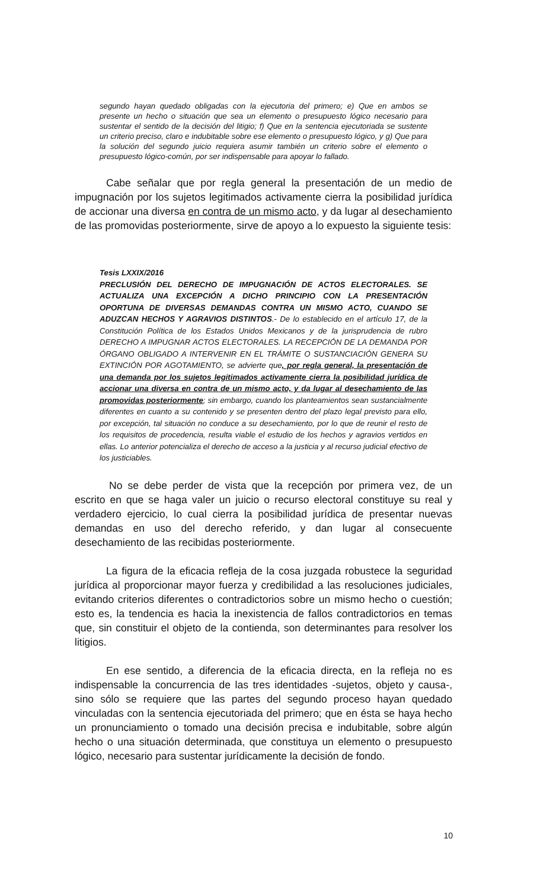segundo hayan quedado obligadas con la ejecutoria del primero; e) Que en ambos se presente un hecho o situación que sea un elemento o presupuesto lógico necesario para sustentar el sentido de la decisión del litigio; f) Que en la sentencia ejecutoriada se sustente un criterio preciso, claro e indubitable sobre ese elemento o presupuesto lógico, y g) Que para la solución del segundo juicio requiera asumir también un criterio sobre el elemento o presupuesto lógico-común, por ser indispensable para apoyar lo fallado.
Cabe señalar que por regla general la presentación de un medio de impugnación por los sujetos legitimados activamente cierra la posibilidad jurídica de accionar una diversa en contra de un mismo acto, y da lugar al desechamiento de las promovidas posteriormente, sirve de apoyo a lo expuesto la siguiente tesis:
Tesis LXXIX/2016
PRECLUSIÓN DEL DERECHO DE IMPUGNACIÓN DE ACTOS ELECTORALES. SE ACTUALIZA UNA EXCEPCIÓN A DICHO PRINCIPIO CON LA PRESENTACIÓN OPORTUNA DE DIVERSAS DEMANDAS CONTRA UN MISMO ACTO, CUANDO SE ADUZCAN HECHOS Y AGRAVIOS DISTINTOS.- De lo establecido en el artículo 17, de la Constitución Política de los Estados Unidos Mexicanos y de la jurisprudencia de rubro DERECHO A IMPUGNAR ACTOS ELECTORALES. LA RECEPCIÓN DE LA DEMANDA POR ÓRGANO OBLIGADO A INTERVENIR EN EL TRÁMITE O SUSTANCIACIÓN GENERA SU EXTINCIÓN POR AGOTAMIENTO, se advierte que, por regla general, la presentación de una demanda por los sujetos legitimados activamente cierra la posibilidad jurídica de accionar una diversa en contra de un mismo acto, y da lugar al desechamiento de las promovidas posteriormente; sin embargo, cuando los planteamientos sean sustancialmente diferentes en cuanto a su contenido y se presenten dentro del plazo legal previsto para ello, por excepción, tal situación no conduce a su desechamiento, por lo que de reunir el resto de los requisitos de procedencia, resulta viable el estudio de los hechos y agravios vertidos en ellas. Lo anterior potencializa el derecho de acceso a la justicia y al recurso judicial efectivo de los justiciables.
No se debe perder de vista que la recepción por primera vez, de un escrito en que se haga valer un juicio o recurso electoral constituye su real y verdadero ejercicio, lo cual cierra la posibilidad jurídica de presentar nuevas demandas en uso del derecho referido, y dan lugar al consecuente desechamiento de las recibidas posteriormente.
La figura de la eficacia refleja de la cosa juzgada robustece la seguridad jurídica al proporcionar mayor fuerza y credibilidad a las resoluciones judiciales, evitando criterios diferentes o contradictorios sobre un mismo hecho o cuestión; esto es, la tendencia es hacia la inexistencia de fallos contradictorios en temas que, sin constituir el objeto de la contienda, son determinantes para resolver los litigios.
En ese sentido, a diferencia de la eficacia directa, en la refleja no es indispensable la concurrencia de las tres identidades -sujetos, objeto y causa-, sino sólo se requiere que las partes del segundo proceso hayan quedado vinculadas con la sentencia ejecutoriada del primero; que en ésta se haya hecho un pronunciamiento o tomado una decisión precisa e indubitable, sobre algún hecho o una situación determinada, que constituya un elemento o presupuesto lógico, necesario para sustentar jurídicamente la decisión de fondo.
10